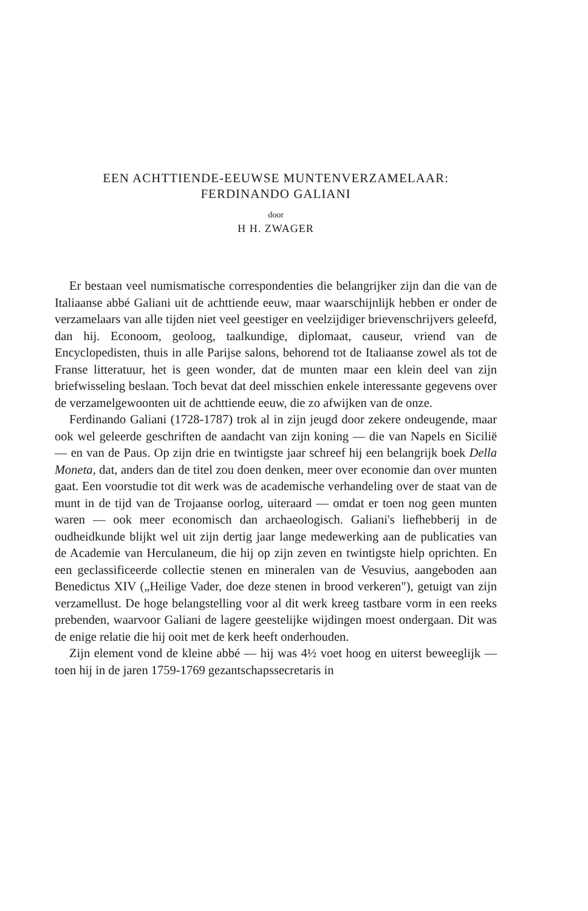EEN ACHTTIENDE-EEUWSE MUNTENVERZAMELAAR:
FERDINANDO GALIANI
door
H H. ZWAGER
Er bestaan veel numismatische correspondenties die belangrijker zijn dan die van de Italiaanse abbé Galiani uit de achttiende eeuw, maar waarschijnlijk hebben er onder de verzamelaars van alle tijden niet veel geestiger en veelzijdiger brievenschrijvers geleefd, dan hij. Econoom, geoloog, taalkundige, diplomaat, causeur, vriend van de Encyclopedisten, thuis in alle Parijse salons, behorend tot de Italiaanse zowel als tot de Franse litteratuur, het is geen wonder, dat de munten maar een klein deel van zijn briefwisseling beslaan. Toch bevat dat deel misschien enkele interessante gegevens over de verzamelgewoonten uit de achttiende eeuw, die zo afwijken van de onze.
Ferdinando Galiani (1728-1787) trok al in zijn jeugd door zekere ondeugende, maar ook wel geleerde geschriften de aandacht van zijn koning — die van Napels en Sicilië — en van de Paus. Op zijn drie en twintigste jaar schreef hij een belangrijk boek Della Moneta, dat, anders dan de titel zou doen denken, meer over economie dan over munten gaat. Een voorstudie tot dit werk was de academische verhandeling over de staat van de munt in de tijd van de Trojaanse oorlog, uiteraard — omdat er toen nog geen munten waren — ook meer economisch dan archaeologisch. Galiani's liefhebberij in de oudheidkunde blijkt wel uit zijn dertig jaar lange medewerking aan de publicaties van de Academie van Herculaneum, die hij op zijn zeven en twintigste hielp oprichten. En een geclassificeerde collectie stenen en mineralen van de Vesuvius, aangeboden aan Benedictus XIV („Heilige Vader, doe deze stenen in brood verkeren"), getuigt van zijn verzamellust. De hoge belangstelling voor al dit werk kreeg tastbare vorm in een reeks prebenden, waarvoor Galiani de lagere geestelijke wijdingen moest ondergaan. Dit was de enige relatie die hij ooit met de kerk heeft onderhouden.
Zijn element vond de kleine abbé — hij was 4½ voet hoog en uiterst beweeglijk — toen hij in de jaren 1759-1769 gezantschapssecretaris in